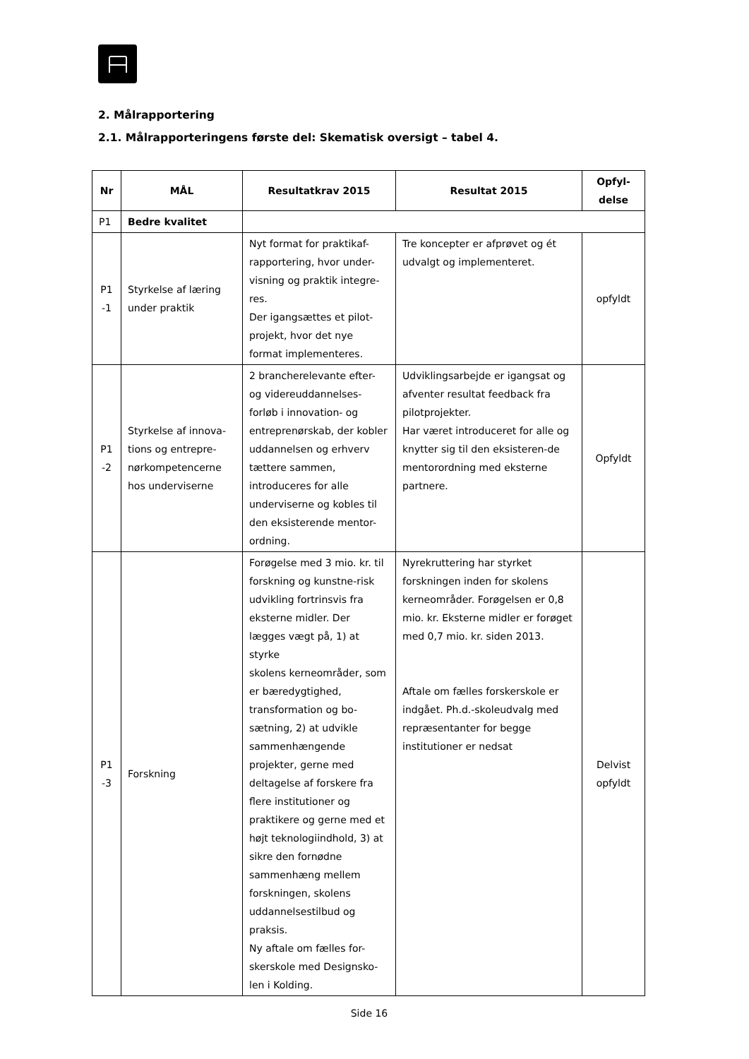2. Målrapportering
2.1. Målrapporteringens første del: Skematisk oversigt – tabel 4.
| Nr | MÅL | Resultatkrav 2015 | Resultat 2015 | Opfyl- delse |
| --- | --- | --- | --- | --- |
| P1 | Bedre kvalitet | | | |
| P1 -1 | Styrkelse af læring under praktik | Nyt format for praktikaf-rapportering, hvor under-visning og praktik integre-res. Der igangsættes et pilot-projekt, hvor det nye format implementeres. | Tre koncepter er afprøvet og ét udvalgt og implementeret. | opfyldt |
| P1 -2 | Styrkelse af innova-tions og entrepre-nørkompetencerne hos underviserne | 2 brancherelevante efter- og videreuddannelses-forløb i innovation- og entreprenørskab, der kobler uddannelsen og erhverv tættere sammen, introduceres for alle underviserne og kobles til den eksisterende mentor-ordning. | Udviklingsarbejde er igangsat og afventer resultat feedback fra pilotprojekter. Har været introduceret for alle og knytter sig til den eksisteren-de mentorordning med eksterne partnere. | Opfyldt |
| P1 -3 | Forskning | Forøgelse med 3 mio. kr. til forskning og kunstne-risk udvikling fortrinsvis fra eksterne midler. Der lægges vægt på, 1) at styrke skolens kerneområder, som er bæredygtighed, transformation og bo-sætning, 2) at udvikle sammenhængende projekter, gerne med deltagelse af forskere fra flere institutioner og praktikere og gerne med et højt teknologiindhold, 3) at sikre den fornødne sammenhæng mellem forskningen, skolens uddannelsestilbud og praksis. Ny aftale om fælles for-skerskole med Designsko-len i Kolding. | Nyrekruttering har styrket forskningen inden for skolens kerneområder. Forøgelsen er 0,8 mio. kr. Eksterne midler er forøget med 0,7 mio. kr. siden 2013. Aftale om fælles forskerskole er indgået. Ph.d.-skoleudvalg med repræsentanter for begge institutioner er nedsat | Delvist opfyldt |
Side 16